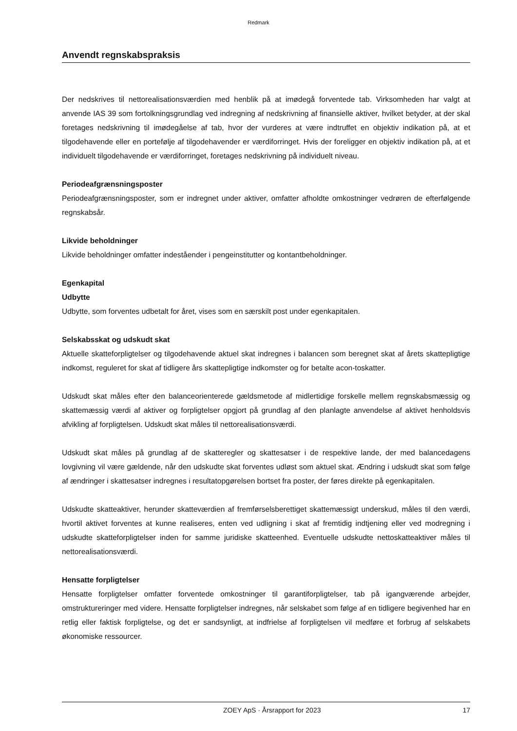Redmark
Anvendt regnskabspraksis
Der nedskrives til nettorealisationsværdien med henblik på at imødegå forventede tab. Virksomheden har valgt at anvende IAS 39 som fortolkningsgrundlag ved indregning af nedskrivning af finansielle aktiver, hvilket betyder, at der skal foretages nedskrivning til imødegåelse af tab, hvor der vurderes at være indtruffet en objektiv indikation på, at et tilgodehavende eller en portefølje af tilgodehavender er værdiforringet. Hvis der foreligger en objektiv indikation på, at et individuelt tilgodehavende er værdiforringet, foretages nedskrivning på individuelt niveau.
Periodeafgrænsningsposter
Periodeafgrænsningsposter, som er indregnet under aktiver, omfatter afholdte omkostninger vedrøren de efterfølgende regnskabsår.
Likvide beholdninger
Likvide beholdninger omfatter indeståender i pengeinstitutter og kontantbeholdninger.
Egenkapital
Udbytte
Udbytte, som forventes udbetalt for året, vises som en særskilt post under egenkapitalen.
Selskabsskat og udskudt skat
Aktuelle skatteforpligtelser og tilgodehavende aktuel skat indregnes i balancen som beregnet skat af årets skattepligtige indkomst, reguleret for skat af tidligere års skattepligtige indkomster og for betalte acon-toskatter.
Udskudt skat måles efter den balanceorienterede gældsmetode af midlertidige forskelle mellem regnskabsmæssig og skattemæssig værdi af aktiver og forpligtelser opgjort på grundlag af den planlagte anvendelse af aktivet henholdsvis afvikling af forpligtelsen. Udskudt skat måles til nettorealisationsværdi.
Udskudt skat måles på grundlag af de skatteregler og skattesatser i de respektive lande, der med balancedagens lovgivning vil være gældende, når den udskudte skat forventes udløst som aktuel skat. Ændring i udskudt skat som følge af ændringer i skattesatser indregnes i resultatopgørelsen bortset fra poster, der føres direkte på egenkapitalen.
Udskudte skatteaktiver, herunder skatteværdien af fremførselsberettiget skattemæssigt underskud, måles til den værdi, hvortil aktivet forventes at kunne realiseres, enten ved udligning i skat af fremtidig indtjening eller ved modregning i udskudte skatteforpligtelser inden for samme juridiske skatteenhed. Eventuelle udskudte nettoskatteaktiver måles til nettorealisationsværdi.
Hensatte forpligtelser
Hensatte forpligtelser omfatter forventede omkostninger til garantiforpligtelser, tab på igangværende arbejder, omstruktureringer med videre. Hensatte forpligtelser indregnes, når selskabet som følge af en tidligere begivenhed har en retlig eller faktisk forpligtelse, og det er sandsynligt, at indfrielse af forpligtelsen vil medføre et forbrug af selskabets økonomiske ressourcer.
ZOEY ApS · Årsrapport for 2023 17